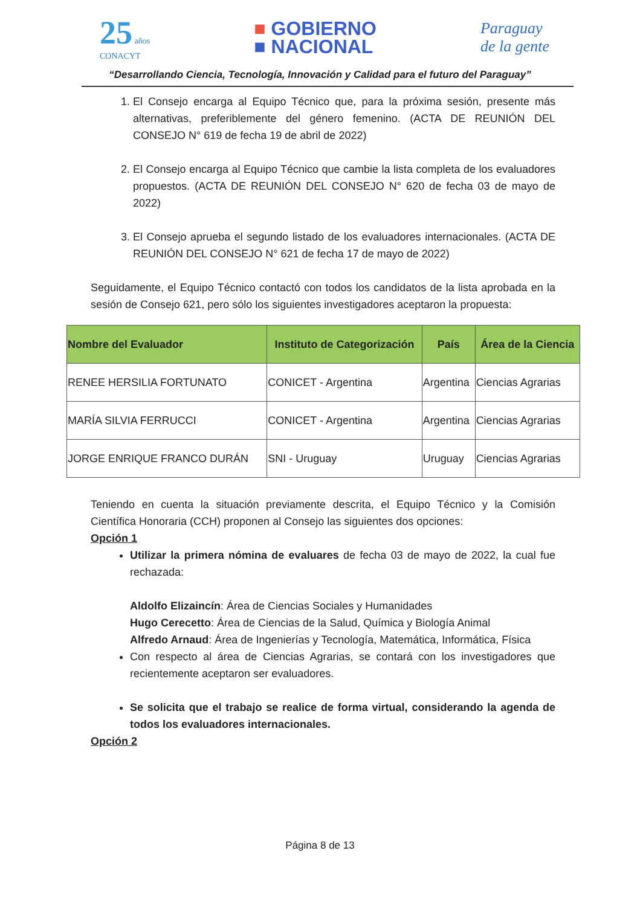25 años
CONACYT
■ GOBIERNO
■ NACIONAL
Paraguay
de la gente
“Desarrollando Ciencia, Tecnología, Innovación y Calidad para el futuro del Paraguay”
1. El Consejo encarga al Equipo Técnico que, para la próxima sesión, presente más alternativas, preferiblemente del género femenino. (ACTA DE REUNIÓN DEL CONSEJO N° 619 de fecha 19 de abril de 2022)
2. El Consejo encarga al Equipo Técnico que cambie la lista completa de los evaluadores propuestos. (ACTA DE REUNIÓN DEL CONSEJO N° 620 de fecha 03 de mayo de 2022)
3. El Consejo aprueba el segundo listado de los evaluadores internacionales. (ACTA DE REUNIÓN DEL CONSEJO N° 621 de fecha 17 de mayo de 2022)
Seguidamente, el Equipo Técnico contactó con todos los candidatos de la lista aprobada en la sesión de Consejo 621, pero sólo los siguientes investigadores aceptaron la propuesta:
| Nombre del Evaluador | Instituto de Categorización | País | Área de la Ciencia |
| --- | --- | --- | --- |
| RENEE HERSILIA FORTUNATO | CONICET - Argentina | Argentina | Ciencias Agrarias |
| MARÍA SILVIA FERRUCCI | CONICET - Argentina | Argentina | Ciencias Agrarias |
| JORGE ENRIQUE FRANCO DURÁN | SNI - Uruguay | Uruguay | Ciencias Agrarias |
Teniendo en cuenta la situación previamente descrita, el Equipo Técnico y la Comisión Científica Honoraria (CCH) proponen al Consejo las siguientes dos opciones:
Opción 1
Utilizar la primera nómina de evaluares de fecha 03 de mayo de 2022, la cual fue rechazada:
Aldolfo Elizaincín: Área de Ciencias Sociales y Humanidades
Hugo Cerecetto: Área de Ciencias de la Salud, Química y Biología Animal
Alfredo Arnaud: Área de Ingenierías y Tecnología, Matemática, Informática, Física
Con respecto al área de Ciencias Agrarias, se contará con los investigadores que recientemente aceptaron ser evaluadores.
Se solicita que el trabajo se realice de forma virtual, considerando la agenda de todos los evaluadores internacionales.
Opción 2
Página 8 de 13